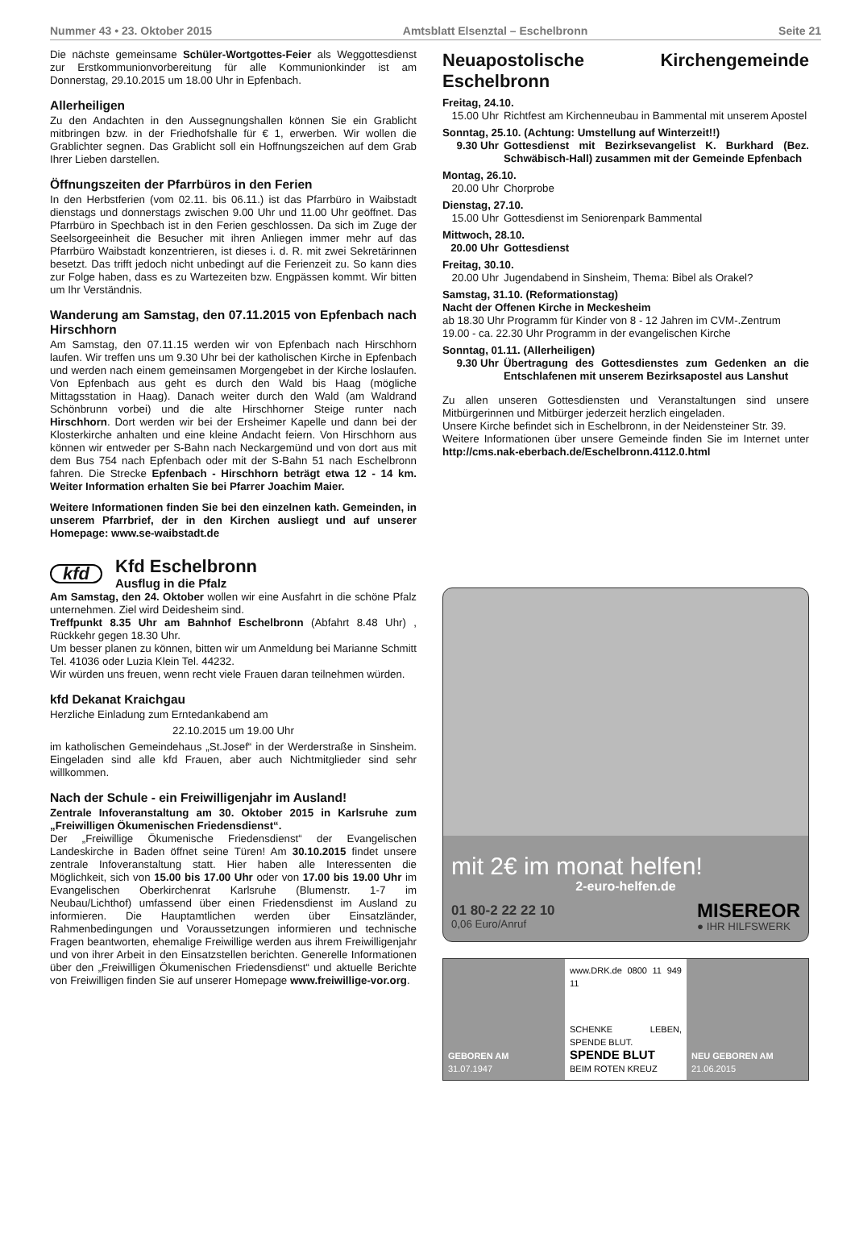Nummer 43 • 23. Oktober 2015 Amtsblatt Elsenztal – Eschelbronn Seite 21
Die nächste gemeinsame Schüler-Wortgottes-Feier als Weggottesdienst zur Erstkommunionvorbereitung für alle Kommunionkinder ist am Donnerstag, 29.10.2015 um 18.00 Uhr in Epfenbach.
Allerheiligen
Zu den Andachten in den Aussegnungshallen können Sie ein Grablicht mitbringen bzw. in der Friedhofshalle für € 1, erwerben. Wir wollen die Grablichter segnen. Das Grablicht soll ein Hoffnungszeichen auf dem Grab Ihrer Lieben darstellen.
Öffnungszeiten der Pfarrbüros in den Ferien
In den Herbstferien (vom 02.11. bis 06.11.) ist das Pfarrbüro in Waibstadt dienstags und donnerstags zwischen 9.00 Uhr und 11.00 Uhr geöffnet. Das Pfarrbüro in Spechbach ist in den Ferien geschlossen. Da sich im Zuge der Seelsorgeeinheit die Besucher mit ihren Anliegen immer mehr auf das Pfarrbüro Waibstadt konzentrieren, ist dieses i. d. R. mit zwei Sekretärinnen besetzt. Das trifft jedoch nicht unbedingt auf die Ferienzeit zu. So kann dies zur Folge haben, dass es zu Wartezeiten bzw. Engpässen kommt. Wir bitten um Ihr Verständnis.
Wanderung am Samstag, den 07.11.2015 von Epfenbach nach Hirschhorn
Am Samstag, den 07.11.15 werden wir von Epfenbach nach Hirschhorn laufen. Wir treffen uns um 9.30 Uhr bei der katholischen Kirche in Epfenbach und werden nach einem gemeinsamen Morgengebet in der Kirche loslaufen. Von Epfenbach aus geht es durch den Wald bis Haag (mögliche Mittagsstation in Haag). Danach weiter durch den Wald (am Waldrand Schönbrunn vorbei) und die alte Hirschhorner Steige runter nach Hirschhorn. Dort werden wir bei der Ersheimer Kapelle und dann bei der Klosterkirche anhalten und eine kleine Andacht feiern. Von Hirschhorn aus können wir entweder per S-Bahn nach Neckargemünd und von dort aus mit dem Bus 754 nach Epfenbach oder mit der S-Bahn 51 nach Eschelbronn fahren. Die Strecke Epfenbach - Hirschhorn beträgt etwa 12 - 14 km. Weiter Information erhalten Sie bei Pfarrer Joachim Maier.
Weitere Informationen finden Sie bei den einzelnen kath. Gemeinden, in unserem Pfarrbrief, der in den Kirchen ausliegt und auf unserer Homepage: www.se-waibstadt.de
kfd
Kfd Eschelbronn
Ausflug in die Pfalz
Am Samstag, den 24. Oktober wollen wir eine Ausfahrt in die schöne Pfalz unternehmen. Ziel wird Deidesheim sind.
Treffpunkt 8.35 Uhr am Bahnhof Eschelbronn (Abfahrt 8.48 Uhr) , Rückkehr gegen 18.30 Uhr.
Um besser planen zu können, bitten wir um Anmeldung bei Marianne Schmitt Tel. 41036 oder Luzia Klein Tel. 44232.
Wir würden uns freuen, wenn recht viele Frauen daran teilnehmen würden.
kfd Dekanat Kraichgau
Herzliche Einladung zum Erntedankabend am
22.10.2015 um 19.00 Uhr
im katholischen Gemeindehaus „St.Josef“ in der Werderstraße in Sinsheim. Eingeladen sind alle kfd Frauen, aber auch Nichtmitglieder sind sehr willkommen.
Nach der Schule - ein Freiwilligenjahr im Ausland!
Zentrale Infoveranstaltung am 30. Oktober 2015 in Karlsruhe zum „Freiwilligen Ökumenischen Friedensdienst“.
Der „Freiwillige Ökumenische Friedensdienst“ der Evangelischen Landeskirche in Baden öffnet seine Türen! Am 30.10.2015 findet unsere zentrale Infoveranstaltung statt. Hier haben alle Interessenten die Möglichkeit, sich von 15.00 bis 17.00 Uhr oder von 17.00 bis 19.00 Uhr im Evangelischen Oberkirchenrat Karlsruhe (Blumenstr. 1-7 im Neubau/Lichthof) umfassend über einen Friedensdienst im Ausland zu informieren. Die Hauptamtlichen werden über Einsatzländer, Rahmenbedingungen und Voraussetzungen informieren und technische Fragen beantworten, ehemalige Freiwillige werden aus ihrem Freiwilligenjahr und von ihrer Arbeit in den Einsatzstellen berichten. Generelle Informationen über den „Freiwilligen Ökumenischen Friedensdienst“ und aktuelle Berichte von Freiwilligen finden Sie auf unserer Homepage www.freiwillige-vor.org.
Neuapostolische Kirchengemeinde Eschelbronn
Freitag, 24.10.
15.00 Uhr Richtfest am Kirchenneubau in Bammental mit unserem Apostel
Sonntag, 25.10. (Achtung: Umstellung auf Winterzeit!!)
9.30 Uhr Gottesdienst mit Bezirksevangelist K. Burkhard (Bez. Schwäbisch-Hall) zusammen mit der Gemeinde Epfenbach
Montag, 26.10.
20.00 Uhr Chorprobe
Dienstag, 27.10.
15.00 Uhr Gottesdienst im Seniorenpark Bammental
Mittwoch, 28.10.
20.00 Uhr Gottesdienst
Freitag, 30.10.
20.00 Uhr Jugendabend in Sinsheim, Thema: Bibel als Orakel?
Samstag, 31.10. (Reformationstag)
Nacht der Offenen Kirche in Meckesheim
ab 18.30 Uhr Programm für Kinder von 8 - 12 Jahren im CVM-.Zentrum
19.00 - ca. 22.30 Uhr Programm in der evangelischen Kirche
Sonntag, 01.11. (Allerheiligen)
9.30 Uhr Übertragung des Gottesdienstes zum Gedenken an die Entschlafenen mit unserem Bezirksapostel aus Lanshut
Zu allen unseren Gottesdiensten und Veranstaltungen sind unsere Mitbürgerinnen und Mitbürger jederzeit herzlich eingeladen.
Unsere Kirche befindet sich in Eschelbronn, in der Neidensteiner Str. 39.
Weitere Informationen über unsere Gemeinde finden Sie im Internet unter http://cms.nak-eberbach.de/Eschelbronn.4112.0.html
mit 2€ im monat helfen!
2-euro-helfen.de
01 80-2 22 22 10
0,06 Euro/Anruf MISEREOR
● IHR HILFSWERK
GEBOREN AM
31.07.1947
www.DRK.de 0800 11 949 11
SCHENKE LEBEN, SPENDE BLUT.
SPENDE BLUT
BEIM ROTEN KREUZ
NEU GEBOREN AM
21.06.2015